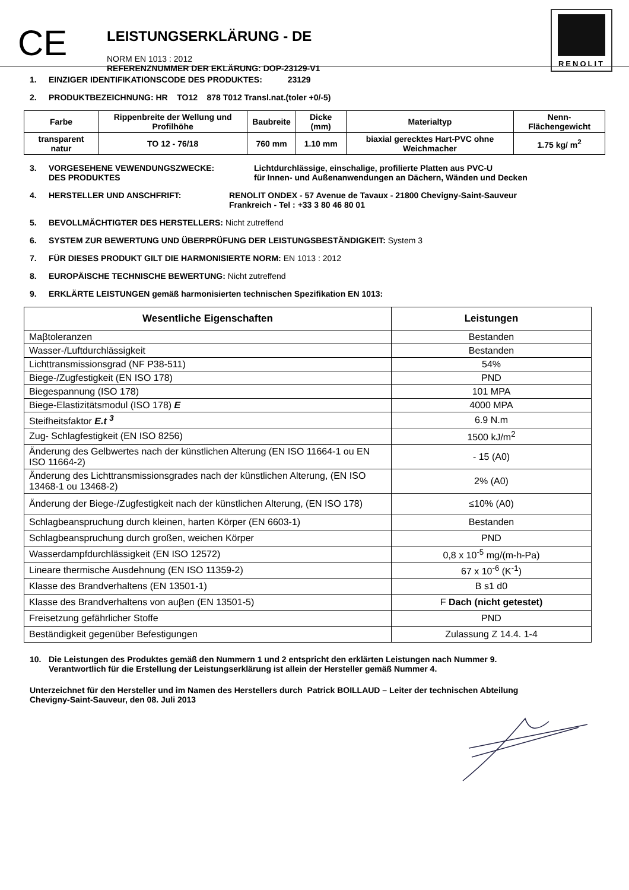CE
LEISTUNGSERKLÄRUNG - DE
NORM EN 1013 : 2012
REFERENZNUMMER DER EKLÄRUNG: DOP-23129-V1
RENOLIT
1. EINZIGER IDENTIFIKATIONSCODE DES PRODUKTES: 23129
2. PRODUKTBEZEICHNUNG: HR TO12 878 T012 Transl.nat.(toler +0/-5)
| Farbe | Rippenbreite der Wellung und Profilhöhe | Baubreite | Dicke (mm) | Materialtyp | Nenn-Flächengewicht |
| transparent natur | TO 12 - 76/18 | 760 mm | 1.10 mm | biaxial gerecktes Hart-PVC ohne Weichmacher | 1.75 kg/ m<sup>2</sup> |
3. VORGESEHENE VEWENDUNGSZWECKE:
DES PRODUKTES Lichtdurchlässige, einschalige, profilierte Platten aus PVC-U
für Innen- und Außenanwendungen an Dächern, Wänden und Decken
4. HERSTELLER UND ANSCHFRIFT: RENOLIT ONDEX - 57 Avenue de Tavaux - 21800 Chevigny-Saint-Sauveur
Frankreich - Tel : +33 3 80 46 80 01
5. BEVOLLMÄCHTIGTER DES HERSTELLERS: Nicht zutreffend
6. SYSTEM ZUR BEWERTUNG UND ÜBERPRÜFUNG DER LEISTUNGSBESTÄNDIGKEIT: System 3
7. FÜR DIESES PRODUKT GILT DIE HARMONISIERTE NORM: EN 1013 : 2012
8. EUROPÄISCHE TECHNISCHE BEWERTUNG: Nicht zutreffend
9. ERKLÄRTE LEISTUNGEN gemäß harmonisierten technischen Spezifikation EN 1013:
| Wesentliche Eigenschaften | Leistungen |
| --- | --- |
| Maβtoleranzen | Bestanden |
| Wasser-/Luftdurchlässigkeit | Bestanden |
| Lichttransmissionsgrad (NF P38-511) | 54% |
| Biege-/Zugfestigkeit (EN ISO 178) | PND |
| Biegespannung (ISO 178) | 101 MPA |
| Biege-Elastizitätsmodul (ISO 178) E | 4000 MPA |
| Steifheitsfaktor E.t <sup>3</sup> | 6.9 N.m |
| Zug- Schlagfestigkeit (EN ISO 8256) | 1500 kJ/m<sup>2</sup> |
| Änderung des Gelbwertes nach der künstlichen Alterung (EN ISO 11664-1 ou EN ISO 11664-2) | - 15 (A0) |
| Änderung des Lichttransmissionsgrades nach der künstlichen Alterung, (EN ISO 13468-1 ou 13468-2) | 2% (A0) |
| Änderung der Biege-/Zugfestigkeit nach der künstlichen Alterung, (EN ISO 178) | ≤10% (A0) |
| Schlagbeanspruchung durch kleinen, harten Körper (EN 6603-1) | Bestanden |
| Schlagbeanspruchung durch großen, weichen Körper | PND |
| Wasserdampfdurchlässigkeit (EN ISO 12572) | 0,8 x 10<sup>-5</sup> mg/(m-h-Pa) |
| Lineare thermische Ausdehnung (EN ISO 11359-2) | 67 x 10<sup>-6</sup> (K<sup>-1</sup>) |
| Klasse des Brandverhaltens (EN 13501-1) | B s1 d0 |
| Klasse des Brandverhaltens von auβen (EN 13501-5) | F Dach (nicht getestet) |
| Freisetzung gefährlicher Stoffe | PND |
| Beständigkeit gegenüber Befestigungen | Zulassung Z 14.4. 1-4 |
10. Die Leistungen des Produktes gemäß den Nummern 1 und 2 entspricht den erklärten Leistungen nach Nummer 9.
Verantwortlich für die Erstellung der Leistungserklärung ist allein der Hersteller gemäß Nummer 4.
Unterzeichnet für den Hersteller und im Namen des Herstellers durch Patrick BOILLAUD – Leiter der technischen Abteilung
Chevigny-Saint-Sauveur, den 08. Juli 2013